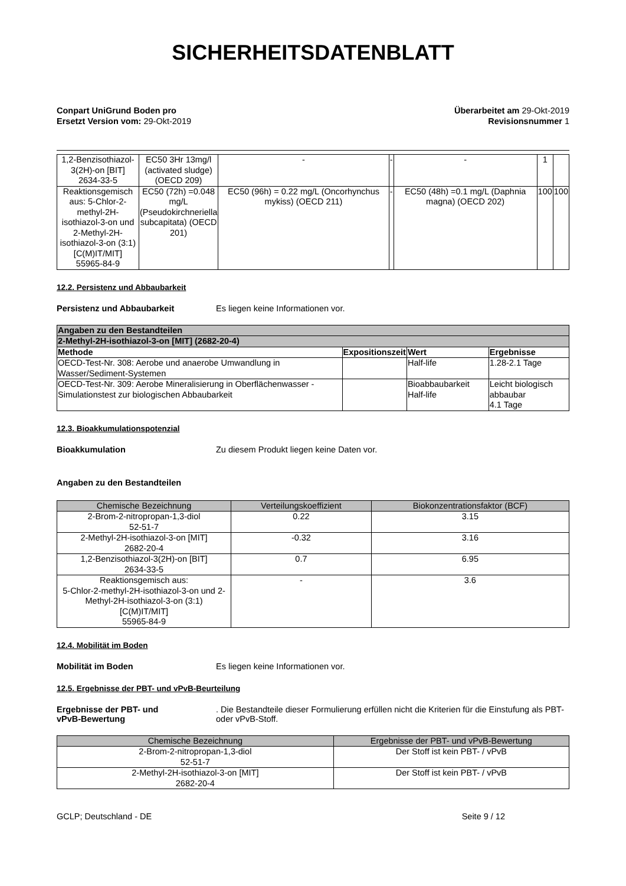SICHERHEITSDATENBLATT
Conpart UniGrund Boden pro
Ersetzt Version vom: 29-Okt-2019
Überarbeitet am 29-Okt-2019
Revisionsnummer 1
| 1,2-Benzisothiazol-3(2H)-on [BIT] 2634-33-5 | EC50 3Hr 13mg/l (activated sludge) (OECD 209) | - | - | - | 1 | |
| Reaktionsgemisch aus: 5-Chlor-2-methyl-2H-isothiazol-3-on und 2-Methyl-2H-isothiazol-3-on (3:1) [C(M)IT/MIT] 55965-84-9 | EC50 (72h) =0.048 mg/L (Pseudokirchneriella subcapitata) (OECD 201) | EC50 (96h) = 0.22 mg/L (Oncorhynchus mykiss) (OECD 211) | - | EC50 (48h) =0.1 mg/L (Daphnia magna) (OECD 202) | 100 | 100 |
12.2. Persistenz und Abbaubarkeit
Persistenz und Abbaubarkeit Es liegen keine Informationen vor.
| Angaben zu den Bestandteilen | | | |
| --- | --- | --- | --- |
| 2-Methyl-2H-isothiazol-3-on [MIT] (2682-20-4) | | | |
| Methode | Expositionszeit | Wert | Ergebnisse |
| OECD-Test-Nr. 308: Aerobe und anaerobe Umwandlung in Wasser/Sediment-Systemen | | Half-life | 1.28-2.1 Tage |
| OECD-Test-Nr. 309: Aerobe Mineralisierung in Oberflächenwasser - Simulationstest zur biologischen Abbaubarkeit | | Bioabbaubarkeit Half-life | Leicht biologisch abbaubar 4.1 Tage |
12.3. Bioakkumulationspotenzial
Bioakkumulation Zu diesem Produkt liegen keine Daten vor.
Angaben zu den Bestandteilen
| Chemische Bezeichnung | Verteilungskoeffizient | Biokonzentrationsfaktor (BCF) |
| --- | --- | --- |
| 2-Brom-2-nitropropan-1,3-diol 52-51-7 | 0.22 | 3.15 |
| 2-Methyl-2H-isothiazol-3-on [MIT] 2682-20-4 | -0.32 | 3.16 |
| 1,2-Benzisothiazol-3(2H)-on [BIT] 2634-33-5 | 0.7 | 6.95 |
| Reaktionsgemisch aus: 5-Chlor-2-methyl-2H-isothiazol-3-on und 2-Methyl-2H-isothiazol-3-on (3:1) [C(M)IT/MIT] 55965-84-9 | - | 3.6 |
12.4. Mobilität im Boden
Mobilität im Boden Es liegen keine Informationen vor.
12.5. Ergebnisse der PBT- und vPvB-Beurteilung
Ergebnisse der PBT- und
vPvB-Bewertung. Die Bestandteile dieser Formulierung erfüllen nicht die Kriterien für die Einstufung als PBT- oder vPvB-Stoff.
| Chemische Bezeichnung | Ergebnisse der PBT- und vPvB-Bewertung |
| --- | --- |
| 2-Brom-2-nitropropan-1,3-diol 52-51-7 | Der Stoff ist kein PBT- / vPvB |
| 2-Methyl-2H-isothiazol-3-on [MIT] 2682-20-4 | Der Stoff ist kein PBT- / vPvB |
GCLP; Deutschland - DE Seite 9 / 12